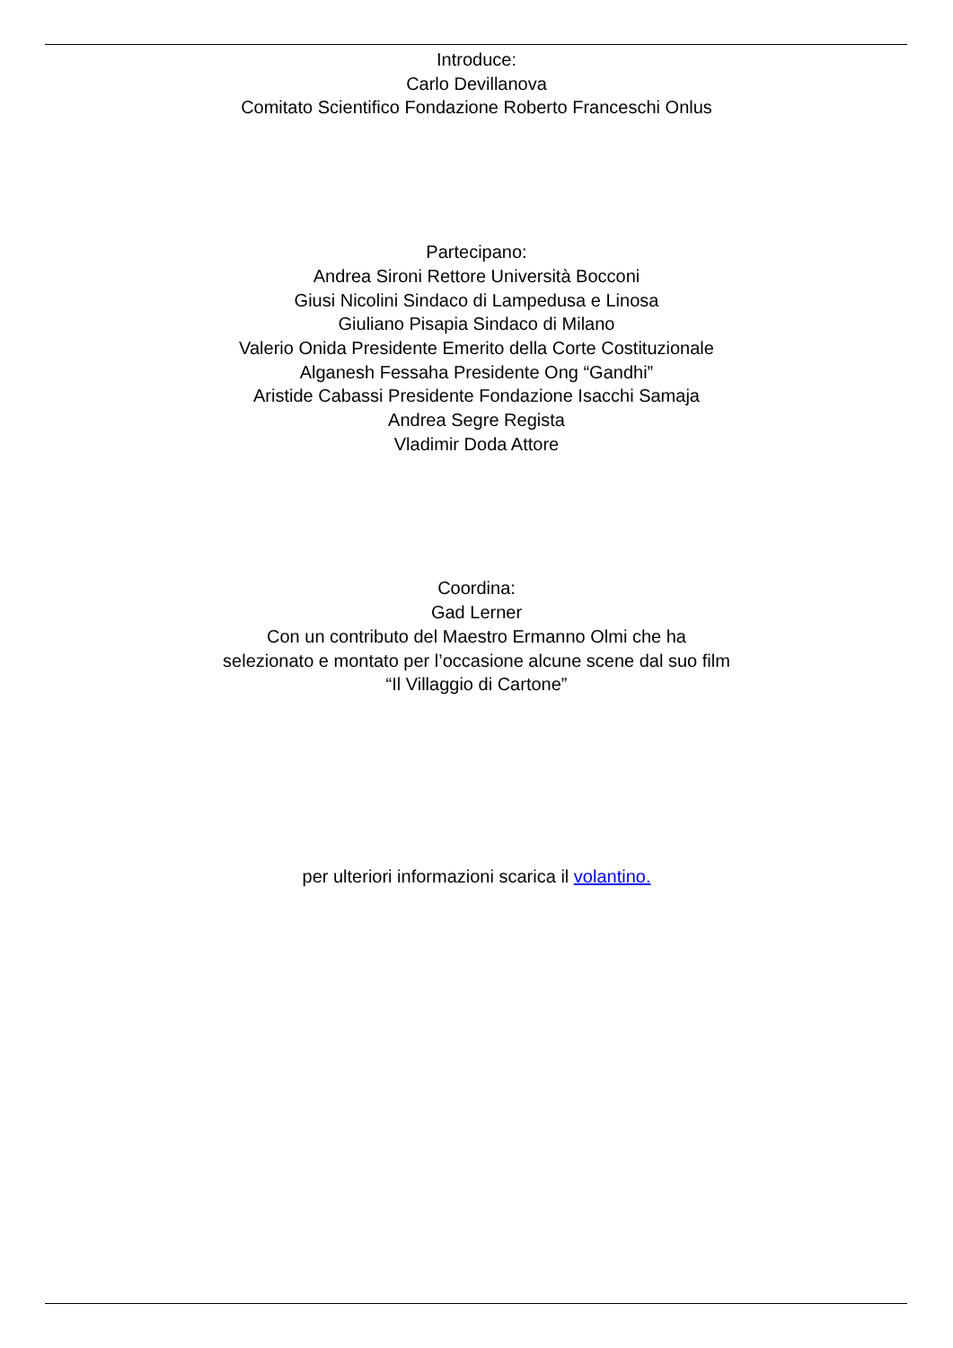Introduce:
Carlo Devillanova
Comitato Scientifico Fondazione Roberto Franceschi Onlus
Partecipano:
Andrea Sironi Rettore Università Bocconi
Giusi Nicolini Sindaco di Lampedusa e Linosa
Giuliano Pisapia Sindaco di Milano
Valerio Onida Presidente Emerito della Corte Costituzionale
Alganesh Fessaha Presidente Ong “Gandhi”
Aristide Cabassi Presidente Fondazione Isacchi Samaja
Andrea Segre Regista
Vladimir Doda Attore
Coordina:
Gad Lerner
Con un contributo del Maestro Ermanno Olmi che ha
selezionato e montato per l’occasione alcune scene dal suo film
“Il Villaggio di Cartone”
per ulteriori informazioni scarica il volantino.